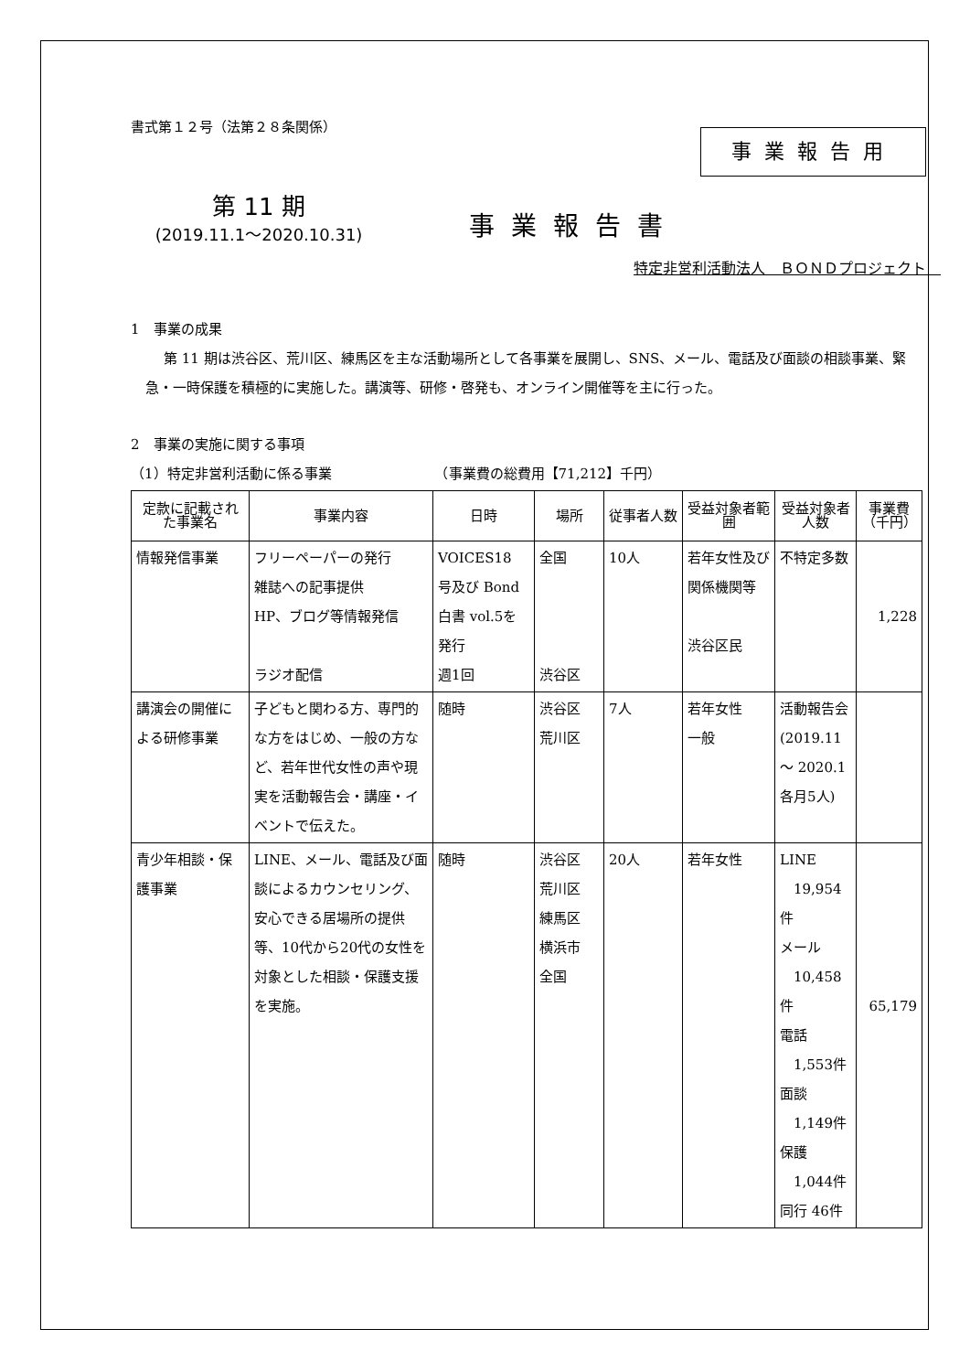書式第１２号（法第２８条関係）
事業報告用
第 11 期
(2019.11.1～2020.10.31)
事業報告書
特定非営利活動法人　ＢＯＮＤプロジェクト　
1　事業の成果
第 11 期は渋谷区、荒川区、練馬区を主な活動場所として各事業を展開し、SNS、メール、電話及び面談の相談事業、緊急・一時保護を積極的に実施した。講演等、研修・啓発も、オンライン開催等を主に行った。
2　事業の実施に関する事項
（1）特定非営利活動に係る事業　　　　　　　　（事業費の総費用【71,212】千円）
| 定款に記載された事業名 | 事業内容 | 日時 | 場所 | 従事者人数 | 受益対象者範囲 | 受益対象者人数 | 事業費（千円） |
| --- | --- | --- | --- | --- | --- | --- | --- |
| 情報発信事業 | フリーペーパーの発行 雑誌への記事提供 HP、ブログ等情報発信 ラジオ配信 | VOICES18 号及び Bond 白書 vol.5を発行 週1回 | 全国 渋谷区 | 10人 | 若年女性及び関係機関等 渋谷区民 | 不特定多数 | 1,228 |
| 講演会の開催による研修事業 | 子どもと関わる方、専門的な方をはじめ、一般の方など、若年世代女性の声や現実を活動報告会・講座・イベントで伝えた。 | 随時 | 渋谷区 荒川区 | 7人 | 若年女性 一般 | 活動報告会 (2019.11～ 2020.1各月5人) | |
| 青少年相談・保護事業 | LINE、メール、電話及び面談によるカウンセリング、安心できる居場所の提供等、10代から20代の女性を対象とした相談・保護支援を実施。 | 随時 | 渋谷区 荒川区 練馬区 横浜市 全国 | 20人 | 若年女性 | LINE 19,954件 メール 10,458件 電話 1,553件 面談 1,149件 保護 1,044件 同行 46件 | 65,179 |